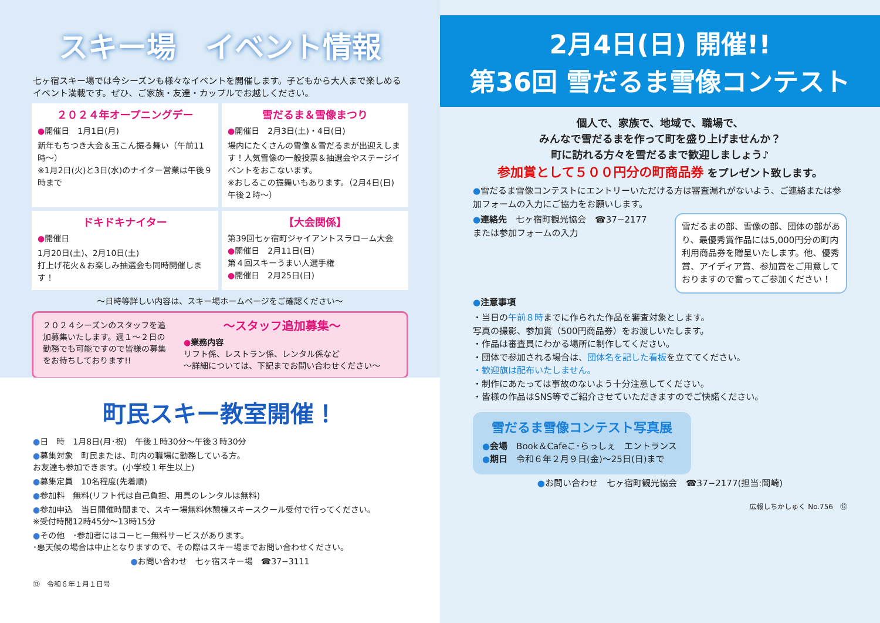スキー場　イベント情報
七ヶ宿スキー場では今シーズンも様々なイベントを開催します。子どもから大人まで楽しめるイベント満載です。ぜひ、ご家族・友達・カップルでお越しください。
２０２４年オープニングデー
●開催日　1月1日(月)
新年もちつき大会＆玉こん振る舞い（午前11時〜）
※1月2日(火)と3日(水)のナイター営業は午後９時まで
雪だるま＆雪像まつり
●開催日　2月3日(土)・4日(日)
場内にたくさんの雪像＆雪だるまが出迎えします！人気雪像の一般投票＆抽選会やステージイベントをおこないます。
※おしるこの振舞いもあります。（2月4日(日)午後２時〜）
ドキドキナイター
●開催日
1月20日(土)、2月10日(土)
打上げ花火＆お楽しみ抽選会も同時開催します！
【大会関係】
第39回七ヶ宿町ジャイアントスラローム大会
●開催日　2月11日(日)
第４回スキーうまい人選手権
●開催日　2月25日(日)
〜日時等詳しい内容は、スキー場ホームページをご確認ください〜
２０２４シーズンのスタッフを追加募集いたします。週１〜２日の勤務でも可能ですので皆様の募集をお待ちしております!!
〜スタッフ追加募集〜
●業務内容
リフト係、レストラン係、レンタル係など
〜詳細については、下記までお問い合わせください〜
町民スキー教室開催！
●日　時　1月8日(月･祝)　午後１時30分〜午後３時30分
●募集対象　町民または、町内の職場に勤務している方。
お友達も参加できます。(小学校１年生以上)
●募集定員　10名程度(先着順)
●参加料　無料(リフト代は自己負担、用具のレンタルは無料)
●参加申込　当日開催時間まで、スキー場無料休憩棟スキースクール受付で行ってください。
※受付時間12時45分〜13時15分
●その他　･参加者にはコーヒー無料サービスがあります。
･悪天候の場合は中止となりますので、その際はスキー場までお問い合わせください。
●お問い合わせ　七ヶ宿スキー場　☎37−3111
⑬　令和６年１月１日号
2月4日(日) 開催!!
第36回 雪だるま雪像コンテスト
個人で、家族で、地域で、職場で、
みんなで雪だるまを作って町を盛り上げませんか？
町に訪れる方々を雪だるまで歓迎しましょう♪
参加賞として５００円分の町商品券 をプレゼント致します。
●雪だるま雪像コンテストにエントリーいただける方は審査漏れがないよう、ご連絡または参加フォームの入力にご協力をお願いします。
雪だるまの部、雪像の部、団体の部があり、最優秀賞作品には5,000円分の町内利用商品券を贈呈いたします。他、優秀賞、アイディア賞、参加賞をご用意しておりますので奮ってご参加ください！
●連絡先　七ヶ宿町観光協会　☎37−2177
または参加フォームの入力
●注意事項
・当日の午前８時までに作られた作品を審査対象とします。
写真の撮影、参加賞（500円商品券）をお渡しいたします。
・作品は審査員にわかる場所に制作してください。
・団体で参加される場合は、団体名を記した看板を立ててください。
・歓迎旗は配布いたしません。
・制作にあたっては事故のないよう十分注意してください。
・皆様の作品はSNS等でご紹介させていただきますのでご快諾ください。
雪だるま雪像コンテスト写真展
●会場　Book＆Cafeこ･らっしぇ　エントランス
●期日　令和６年２月９日(金)〜25日(日)まで
●お問い合わせ　七ヶ宿町観光協会　☎37−2177(担当:岡崎)
広報しちかしゅく No.756　⑫